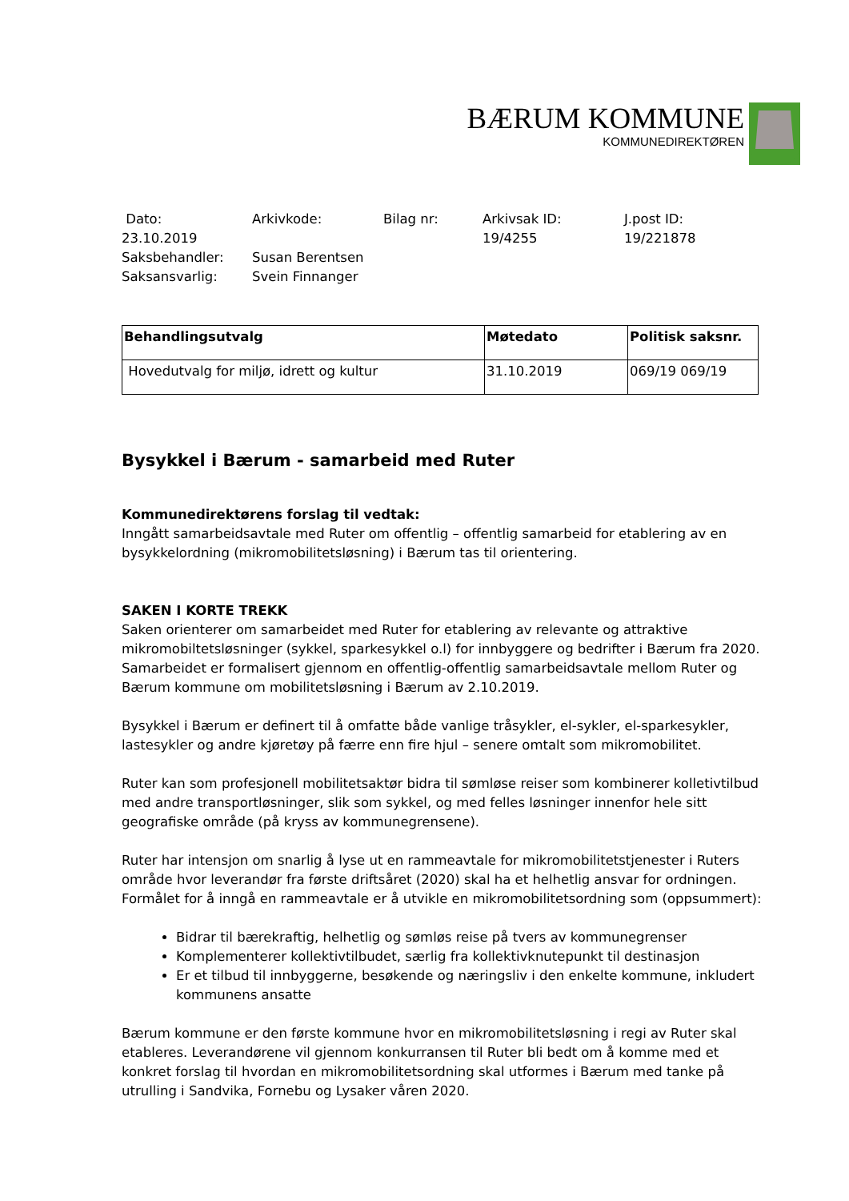BÆRUM KOMMUNE
KOMMUNEDIREKTØREN
| Dato: | Arkivkode: | Bilag nr: | Arkivsak ID: | J.post ID: |
| 23.10.2019 | | | 19/4255 | 19/221878 |
| Saksbehandler: | Susan Berentsen | | | |
| Saksansvarlig: | Svein Finnanger | | | |
| Behandlingsutvalg | Møtedato | Politisk saksnr. |
| --- | --- | --- |
| Hovedutvalg for miljø, idrett og kultur | 31.10.2019 | 069/19 069/19 |
Bysykkel i Bærum - samarbeid med Ruter
Kommunedirektørens forslag til vedtak:
Inngått samarbeidsavtale med Ruter om offentlig – offentlig samarbeid for etablering av en bysykkelordning (mikromobilitetsløsning) i Bærum tas til orientering.
SAKEN I KORTE TREKK
Saken orienterer om samarbeidet med Ruter for etablering av relevante og attraktive mikromobiltetsløsninger (sykkel, sparkesykkel o.l) for innbyggere og bedrifter i Bærum fra 2020. Samarbeidet er formalisert gjennom en offentlig-offentlig samarbeidsavtale mellom Ruter og Bærum kommune om mobilitetsløsning i Bærum av 2.10.2019.
Bysykkel i Bærum er definert til å omfatte både vanlige tråsykler, el-sykler, el-sparkesykler, lastesykler og andre kjøretøy på færre enn fire hjul – senere omtalt som mikromobilitet.
Ruter kan som profesjonell mobilitetsaktør bidra til sømløse reiser som kombinerer kolletivtilbud med andre transportløsninger, slik som sykkel, og med felles løsninger innenfor hele sitt geografiske område (på kryss av kommunegrensene).
Ruter har intensjon om snarlig å lyse ut en rammeavtale for mikromobilitetstjenester i Ruters område hvor leverandør fra første driftsåret (2020) skal ha et helhetlig ansvar for ordningen. Formålet for å inngå en rammeavtale er å utvikle en mikromobilitetsordning som (oppsummert):
Bidrar til bærekraftig, helhetlig og sømløs reise på tvers av kommunegrenser
Komplementerer kollektivtilbudet, særlig fra kollektivknutepunkt til destinasjon
Er et tilbud til innbyggerne, besøkende og næringsliv i den enkelte kommune, inkludert kommunens ansatte
Bærum kommune er den første kommune hvor en mikromobilitetsløsning i regi av Ruter skal etableres. Leverandørene vil gjennom konkurransen til Ruter bli bedt om å komme med et konkret forslag til hvordan en mikromobilitetsordning skal utformes i Bærum med tanke på utrulling i Sandvika, Fornebu og Lysaker våren 2020.